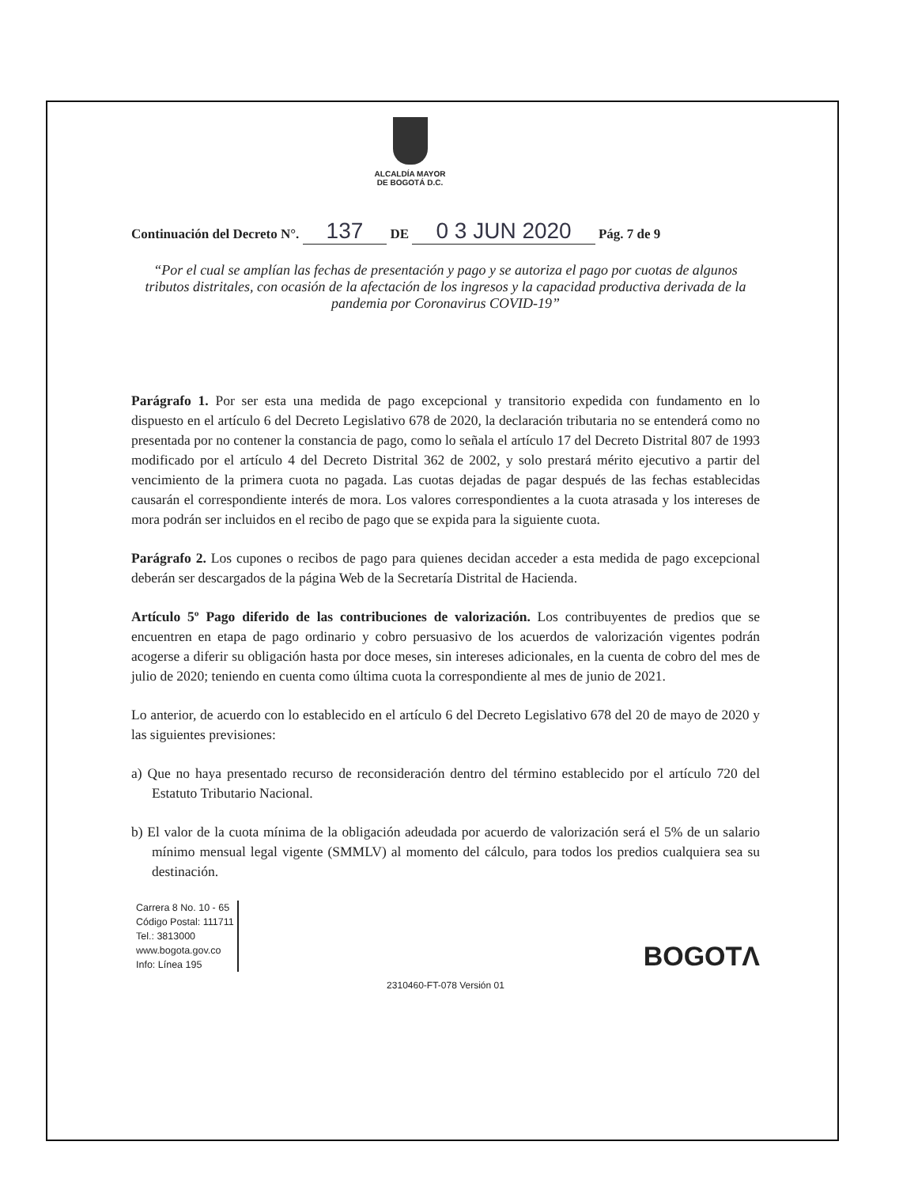ALCALDÍA MAYOR
DE BOGOTÁ D.C.
Continuación del Decreto N°. 137 DE 0 3 JUN 2020 Pág. 7 de 9
“Por el cual se amplían las fechas de presentación y pago y se autoriza el pago por cuotas de algunos tributos distritales, con ocasión de la afectación de los ingresos y la capacidad productiva derivada de la pandemia por Coronavirus COVID-19”
Parágrafo 1. Por ser esta una medida de pago excepcional y transitorio expedida con fundamento en lo dispuesto en el artículo 6 del Decreto Legislativo 678 de 2020, la declaración tributaria no se entenderá como no presentada por no contener la constancia de pago, como lo señala el artículo 17 del Decreto Distrital 807 de 1993 modificado por el artículo 4 del Decreto Distrital 362 de 2002, y solo prestará mérito ejecutivo a partir del vencimiento de la primera cuota no pagada. Las cuotas dejadas de pagar después de las fechas establecidas causarán el correspondiente interés de mora. Los valores correspondientes a la cuota atrasada y los intereses de mora podrán ser incluidos en el recibo de pago que se expida para la siguiente cuota.
Parágrafo 2. Los cupones o recibos de pago para quienes decidan acceder a esta medida de pago excepcional deberán ser descargados de la página Web de la Secretaría Distrital de Hacienda.
Artículo 5º Pago diferido de las contribuciones de valorización. Los contribuyentes de predios que se encuentren en etapa de pago ordinario y cobro persuasivo de los acuerdos de valorización vigentes podrán acogerse a diferir su obligación hasta por doce meses, sin intereses adicionales, en la cuenta de cobro del mes de julio de 2020; teniendo en cuenta como última cuota la correspondiente al mes de junio de 2021.
Lo anterior, de acuerdo con lo establecido en el artículo 6 del Decreto Legislativo 678 del 20 de mayo de 2020 y las siguientes previsiones:
a) Que no haya presentado recurso de reconsideración dentro del término establecido por el artículo 720 del Estatuto Tributario Nacional.
b) El valor de la cuota mínima de la obligación adeudada por acuerdo de valorización será el 5% de un salario mínimo mensual legal vigente (SMMLV) al momento del cálculo, para todos los predios cualquiera sea su destinación.
Carrera 8 No. 10 - 65
Código Postal: 111711
Tel.: 3813000
www.bogota.gov.co
Info: Línea 195
BOGOTΛ
2310460-FT-078 Versión 01